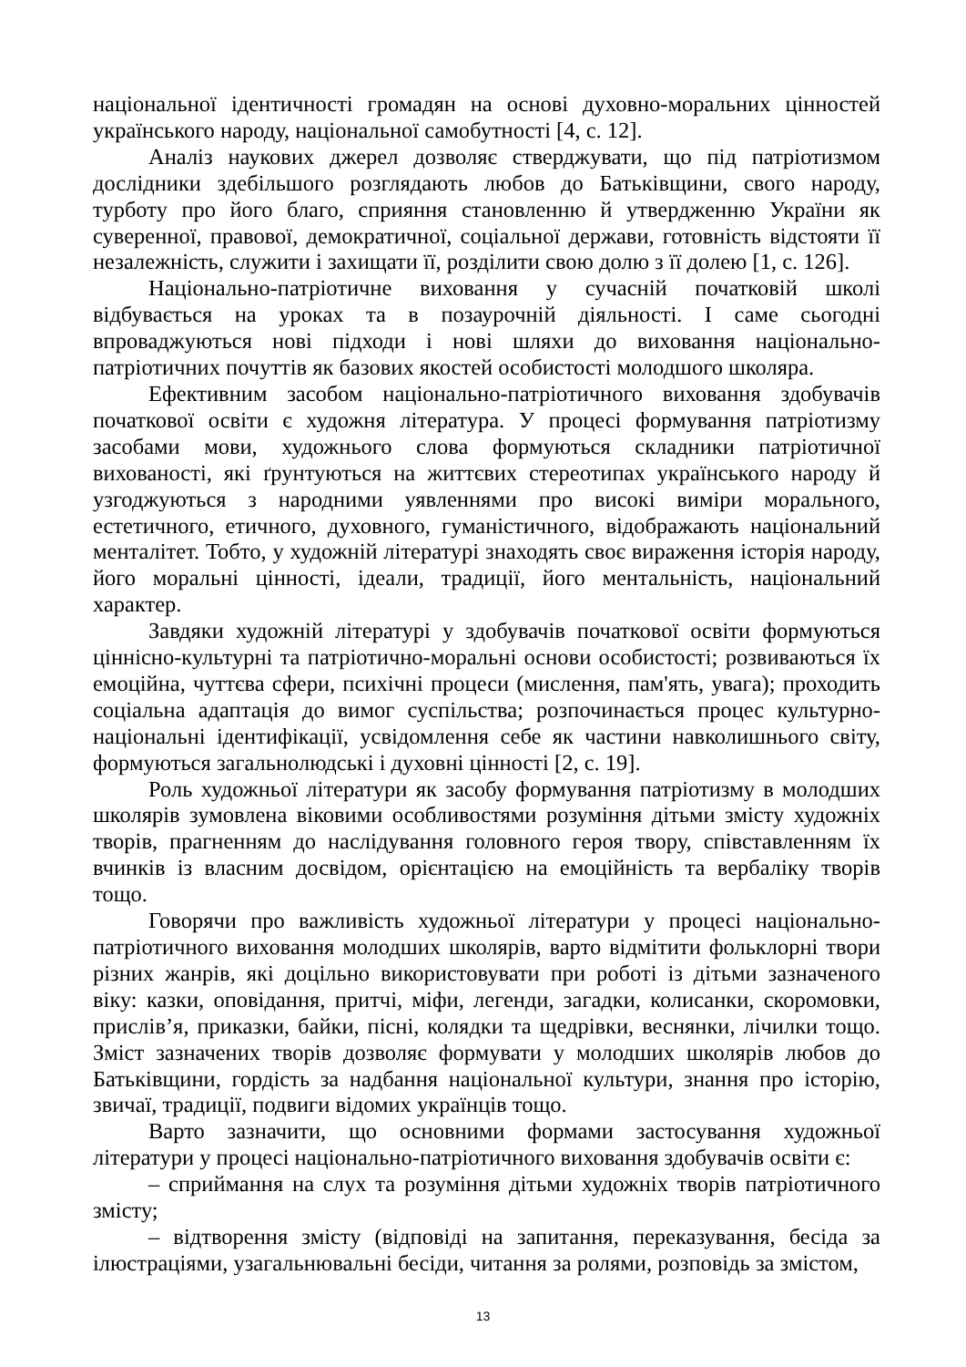національної ідентичності громадян на основі духовно-моральних цінностей українського народу, національної самобутності [4, с. 12].
Аналіз наукових джерел дозволяє стверджувати, що під патріотизмом дослідники здебільшого розглядають любов до Батьківщини, свого народу, турботу про його благо, сприяння становленню й утвердженню України як суверенної, правової, демократичної, соціальної держави, готовність відстояти її незалежність, служити і захищати її, розділити свою долю з її долею [1, с. 126].
Національно-патріотичне виховання у сучасній початковій школі відбувається на уроках та в позаурочній діяльності. І саме сьогодні впроваджуються нові підходи і нові шляхи до виховання національно-патріотичних почуттів як базових якостей особистості молодшого школяра.
Ефективним засобом національно-патріотичного виховання здобувачів початкової освіти є художня література. У процесі формування патріотизму засобами мови, художнього слова формуються складники патріотичної вихованості, які ґрунтуються на життєвих стереотипах українського народу й узгоджуються з народними уявленнями про високі виміри морального, естетичного, етичного, духовного, гуманістичного, відображають національний менталітет. Тобто, у художній літературі знаходять своє вираження історія народу, його моральні цінності, ідеали, традиції, його ментальність, національний характер.
Завдяки художній літературі у здобувачів початкової освіти формуються ціннісно-культурні та патріотично-моральні основи особистості; розвиваються їх емоційна, чуттєва сфери, психічні процеси (мислення, пам'ять, увага); проходить соціальна адаптація до вимог суспільства; розпочинається процес культурно-національні ідентифікації, усвідомлення себе як частини навколишнього світу, формуються загальнолюдські і духовні цінності [2, с. 19].
Роль художньої літератури як засобу формування патріотизму в молодших школярів зумовлена віковими особливостями розуміння дітьми змісту художніх творів, прагненням до наслідування головного героя твору, співставленням їх вчинків із власним досвідом, орієнтацією на емоційність та вербаліку творів тощо.
Говорячи про важливість художньої літератури у процесі національно-патріотичного виховання молодших школярів, варто відмітити фольклорні твори різних жанрів, які доцільно використовувати при роботі із дітьми зазначеного віку: казки, оповідання, притчі, міфи, легенди, загадки, колисанки, скоромовки, прислів’я, приказки, байки, пісні, колядки та щедрівки, веснянки, лічилки тощо. Зміст зазначених творів дозволяє формувати у молодших школярів любов до Батьківщини, гордість за надбання національної культури, знання про історію, звичаї, традиції, подвиги відомих українців тощо.
Варто зазначити, що основними формами застосування художньої літератури у процесі національно-патріотичного виховання здобувачів освіти є:
– сприймання на слух та розуміння дітьми художніх творів патріотичного змісту;
– відтворення змісту (відповіді на запитання, переказування, бесіда за ілюстраціями, узагальнювальні бесіди, читання за ролями, розповідь за змістом,
13